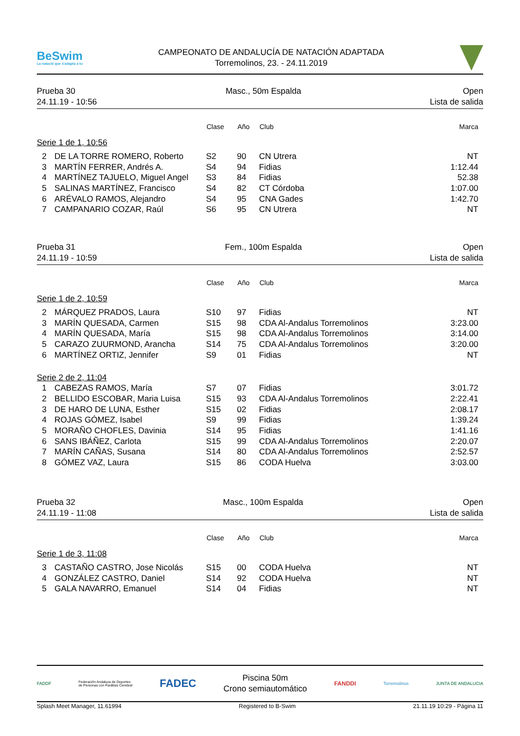BeSwim
La natació que s'adapta a tu
CAMPEONATO DE ANDALUCÍA DE NATACIÓN ADAPTADA
Torremolinos, 23. - 24.11.2019
Prueba 30
24.11.19 - 10:56
Masc., 50m Espalda Open
Lista de salida
| | | Clase | Año | Club | Marca |
| --- | --- | --- | --- | --- | --- |
| Serie 1 de 1, 10:56 | | | | | |
| 2 | DE LA TORRE ROMERO, Roberto | S2 | 90 | CN Utrera | NT |
| 3 | MARTÍN FERRER, Andrés A. | S4 | 94 | Fidias | 1:12.44 |
| 4 | MARTÍNEZ TAJUELO, Miguel Angel | S3 | 84 | Fidias | 52.38 |
| 5 | SALINAS MARTÍNEZ, Francisco | S4 | 82 | CT Córdoba | 1:07.00 |
| 6 | ARÉVALO RAMOS, Alejandro | S4 | 95 | CNA Gades | 1:42.70 |
| 7 | CAMPANARIO COZAR, Raúl | S6 | 95 | CN Utrera | NT |
Prueba 31
24.11.19 - 10:59
Fem., 100m Espalda Open
Lista de salida
| | | Clase | Año | Club | Marca |
| --- | --- | --- | --- | --- | --- |
| Serie 1 de 2, 10:59 | | | | | |
| 2 | MÁRQUEZ PRADOS, Laura | S10 | 97 | Fidias | NT |
| 3 | MARÍN QUESADA, Carmen | S15 | 98 | CDA Al-Andalus Torremolinos | 3:23.00 |
| 4 | MARÍN QUESADA, María | S15 | 98 | CDA Al-Andalus Torremolinos | 3:14.00 |
| 5 | CARAZO ZUURMOND, Arancha | S14 | 75 | CDA Al-Andalus Torremolinos | 3:20.00 |
| 6 | MARTÍNEZ ORTIZ, Jennifer | S9 | 01 | Fidias | NT |
| Serie 2 de 2, 11:04 | | | | | |
| 1 | CABEZAS RAMOS, María | S7 | 07 | Fidias | 3:01.72 |
| 2 | BELLIDO ESCOBAR, Maria Luisa | S15 | 93 | CDA Al-Andalus Torremolinos | 2:22.41 |
| 3 | DE HARO DE LUNA, Esther | S15 | 02 | Fidias | 2:08.17 |
| 4 | ROJAS GÓMEZ, Isabel | S9 | 99 | Fidias | 1:39.24 |
| 5 | MORAÑO CHOFLES, Davinia | S14 | 95 | Fidias | 1:41.16 |
| 6 | SANS IBÁÑEZ, Carlota | S15 | 99 | CDA Al-Andalus Torremolinos | 2:20.07 |
| 7 | MARÍN CAÑAS, Susana | S14 | 80 | CDA Al-Andalus Torremolinos | 2:52.57 |
| 8 | GÓMEZ VAZ, Laura | S15 | 86 | CODA Huelva | 3:03.00 |
Prueba 32
24.11.19 - 11:08
Masc., 100m Espalda Open
Lista de salida
| | | Clase | Año | Club | Marca |
| --- | --- | --- | --- | --- | --- |
| Serie 1 de 3, 11:08 | | | | | |
| 3 | CASTAÑO CASTRO, Jose Nicolás | S15 | 00 | CODA Huelva | NT |
| 4 | GONZÁLEZ CASTRO, Daniel | S14 | 92 | CODA Huelva | NT |
| 5 | GALA NAVARRO, Emanuel | S14 | 04 | Fidias | NT |
FADDF
Federación Andaluza de Deportes
de Personas con Parálisis Cerebral
FADEC
Piscina 50m
Crono semiautomático
FANDDI
Torremolinos JUNTA DE ANDALUCIA
Splash Meet Manager, 11.61994 Registered to B-Swim 21.11.19 10:29 - Página 11